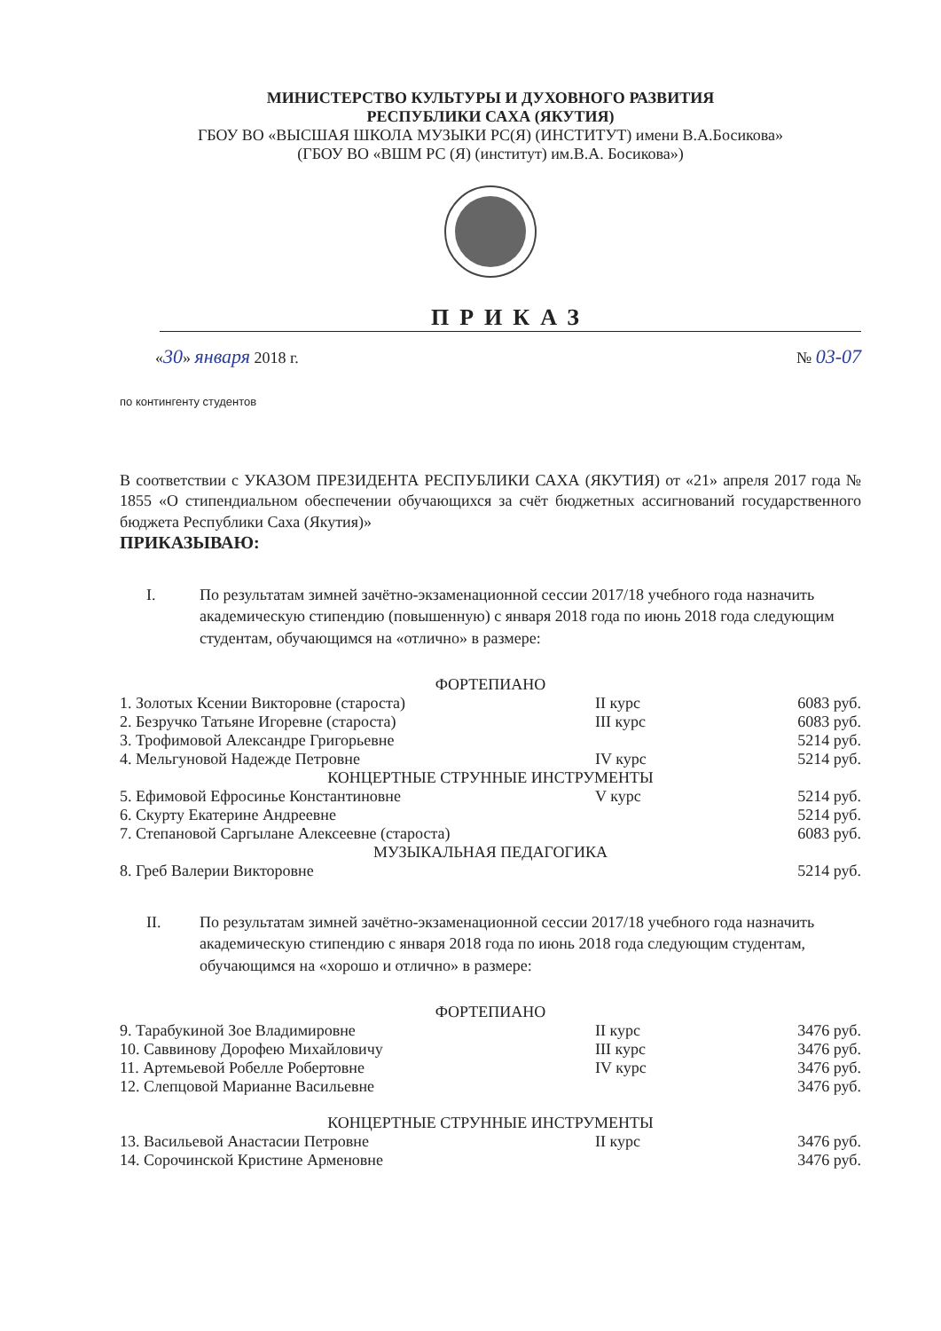МИНИСТЕРСТВО КУЛЬТУРЫ И ДУХОВНОГО РАЗВИТИЯ
РЕСПУБЛИКИ САХА (ЯКУТИЯ)
ГБОУ ВО «ВЫСШАЯ ШКОЛА МУЗЫКИ РС(Я) (ИНСТИТУТ) имени В.А.Босикова»
(ГБОУ ВО «ВШМ РС (Я) (институт) им.В.А. Босикова»)
ПРИКАЗ
«30» января 2018 г. № 03-07
по контингенту студентов
В соответствии с УКАЗОМ ПРЕЗИДЕНТА РЕСПУБЛИКИ САХА (ЯКУТИЯ) от «21» апреля 2017 года № 1855 «О стипендиальном обеспечении обучающихся за счёт бюджетных ассигнований государственного бюджета Республики Саха (Якутия)»
ПРИКАЗЫВАЮ:
I. По результатам зимней зачётно-экзаменационной сессии 2017/18 учебного года назначить академическую стипендию (повышенную) с января 2018 года по июнь 2018 года следующим студентам, обучающимся на «отлично» в размере:
| ФОРТЕПИАНО | | |
| 1. Золотых Ксении Викторовне (староста) | II курс | 6083 руб. |
| 2. Безручко Татьяне Игоревне (староста) | III курс | 6083 руб. |
| 3. Трофимовой Александре Григорьевне | | 5214 руб. |
| 4. Мельгуновой Надежде Петровне | IV курс | 5214 руб. |
| КОНЦЕРТНЫЕ СТРУННЫЕ ИНСТРУМЕНТЫ | | |
| 5. Ефимовой Ефросинье Константиновне | V курс | 5214 руб. |
| 6. Скурту Екатерине Андреевне | | 5214 руб. |
| 7. Степановой Саргылане Алексеевне (староста) | | 6083 руб. |
| МУЗЫКАЛЬНАЯ ПЕДАГОГИКА | | |
| 8. Греб Валерии Викторовне | | 5214 руб. |
II. По результатам зимней зачётно-экзаменационной сессии 2017/18 учебного года назначить академическую стипендию с января 2018 года по июнь 2018 года следующим студентам, обучающимся на «хорошо и отлично» в размере:
| ФОРТЕПИАНО | | |
| 9. Тарабукиной Зое Владимировне | II курс | 3476 руб. |
| 10. Саввинову Дорофею Михайловичу | III курс | 3476 руб. |
| 11. Артемьевой Робелле Робертовне | IV курс | 3476 руб. |
| 12. Слепцовой Марианне Васильевне | | 3476 руб. |
| КОНЦЕРТНЫЕ СТРУННЫЕ ИНСТРУМЕНТЫ | | |
| 13. Васильевой Анастасии Петровне | II курс | 3476 руб. |
| 14. Сорочинской Кристине Арменовне | | 3476 руб. |